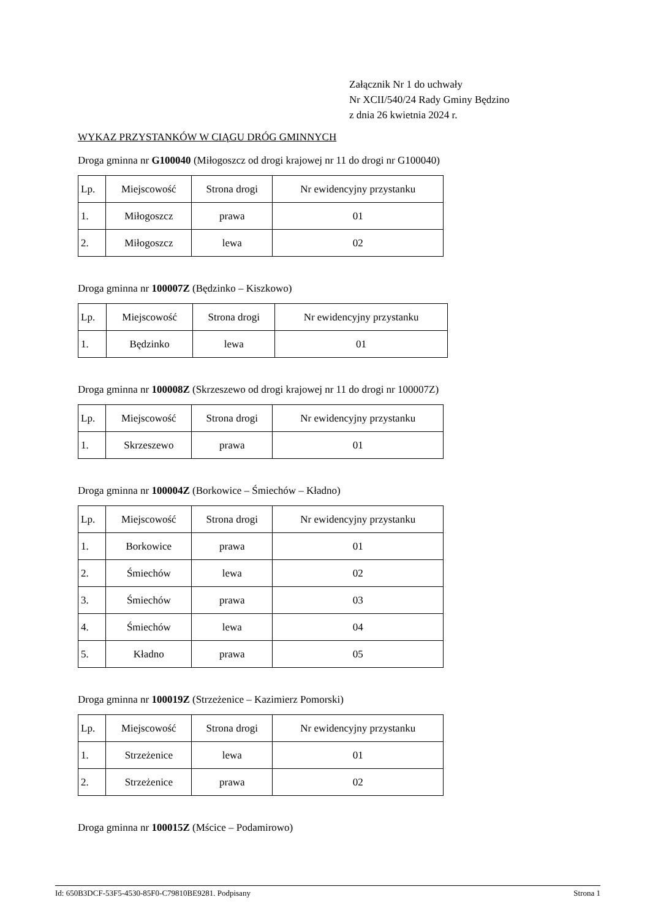Załącznik Nr 1 do uchwały
Nr XCII/540/24 Rady Gminy Będzino
z dnia 26 kwietnia 2024 r.
WYKAZ PRZYSTANKÓW W CIĄGU DRÓG GMINNYCH
Droga gminna nr G100040 (Miłogoszcz od drogi krajowej nr 11 do drogi nr G100040)
| Lp. | Miejscowość | Strona drogi | Nr ewidencyjny przystanku |
| 1. | Miłogoszcz | prawa | 01 |
| 2. | Miłogoszcz | lewa | 02 |
Droga gminna nr 100007Z (Będzinko – Kiszkowo)
| Lp. | Miejscowość | Strona drogi | Nr ewidencyjny przystanku |
| 1. | Będzinko | lewa | 01 |
Droga gminna nr 100008Z (Skrzeszewo od drogi krajowej nr 11 do drogi nr 100007Z)
| Lp. | Miejscowość | Strona drogi | Nr ewidencyjny przystanku |
| 1. | Skrzeszewo | prawa | 01 |
Droga gminna nr 100004Z (Borkowice – Śmiechów – Kładno)
| Lp. | Miejscowość | Strona drogi | Nr ewidencyjny przystanku |
| 1. | Borkowice | prawa | 01 |
| 2. | Śmiechów | lewa | 02 |
| 3. | Śmiechów | prawa | 03 |
| 4. | Śmiechów | lewa | 04 |
| 5. | Kładno | prawa | 05 |
Droga gminna nr 100019Z (Strzeżenice – Kazimierz Pomorski)
| Lp. | Miejscowość | Strona drogi | Nr ewidencyjny przystanku |
| 1. | Strzeżenice | lewa | 01 |
| 2. | Strzeżenice | prawa | 02 |
Droga gminna nr 100015Z (Mścice – Podamirowo)
Id: 650B3DCF-53F5-4530-85F0-C79810BE9281. Podpisany Strona 1